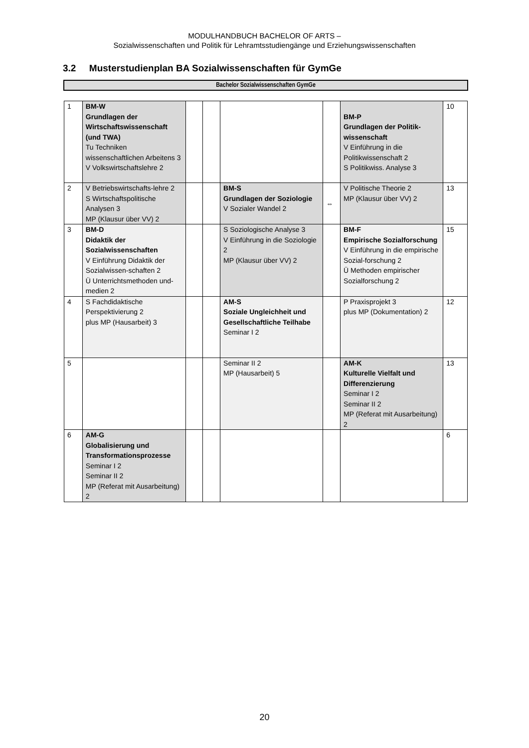MODULHANDBUCH BACHELOR OF ARTS –
Sozialwissenschaften und Politik für Lehramtsstudiengänge und Erziehungswissenschaften
3.2 Musterstudienplan BA Sozialwissenschaften für GymGe
Bachelor Sozialwissenschaften GymGe
| 1 | BM-W Grundlagen der Wirtschaftswissenschaft (und TWA) Tu Techniken wissenschaftlichen Arbeitens 3 V Volkswirtschaftslehre 2 | | | | | BM-P Grundlagen der Politik-wissenschaft V Einführung in die Politikwissenschaft 2 S Politikwiss. Analyse 3 | 10 |
| 2 | V Betriebswirtschafts-lehre 2 S Wirtschaftspolitische Analysen 3 MP (Klausur über VV) 2 | | | BM-S Grundlagen der Soziologie V Sozialer Wandel 2 | ⇔ | V Politische Theorie 2 MP (Klausur über VV) 2 | 13 |
| 3 | BM-D Didaktik der Sozialwissenschaften V Einführung Didaktik der Sozialwissen-schaften 2 Ü Unterrichtsmethoden und-medien 2 | | | S Soziologische Analyse 3 V Einführung in die Soziologie 2 MP (Klausur über VV) 2 | | BM-F Empirische Sozialforschung V Einführung in die empirische Sozial-forschung 2 Ü Methoden empirischer Sozialforschung 2 | 15 |
| 4 | S Fachdidaktische Perspektivierung 2 plus MP (Hausarbeit) 3 | | | AM-S Soziale Ungleichheit und Gesellschaftliche Teilhabe Seminar I 2 | | P Praxisprojekt 3 plus MP (Dokumentation) 2 | 12 |
| 5 | | | | Seminar II 2 MP (Hausarbeit) 5 | | AM-K Kulturelle Vielfalt und Differenzierung Seminar I 2 Seminar II 2 MP (Referat mit Ausarbeitung) 2 | 13 |
| 6 | AM-G Globalisierung und Transformationsprozesse Seminar I 2 Seminar II 2 MP (Referat mit Ausarbeitung) 2 | | | | | | 6 |
20